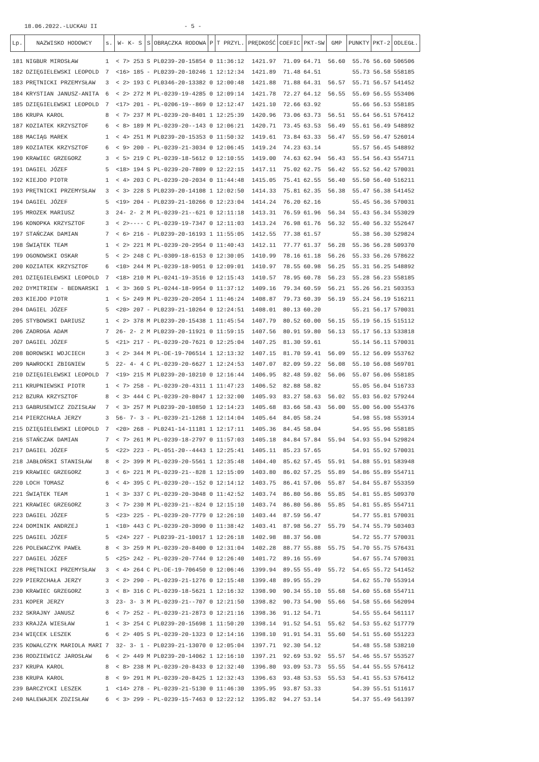18.06.2022.-LUCKAU II - 5 -
| Lp. | NAZWISKO HODOWCY | s. | W- K- S | S | OBRĄCZKA RODOWA | P | T PRZYL. | PRĘDKOŚĆ | COEFIC | PKT-SW | GMP | PUNKTY | PKT-2 | ODLEGŁ. |
| --- | --- | --- | --- | --- | --- | --- | --- | --- | --- | --- | --- | --- | --- | --- |
| 181 | NIGBUR MIROSŁAW | 1 | < 7> 253 | S | PL0239-20-15854 | 0 | 11:36:12 | 1421.97 | 71.09 | 64.71 | 56.60 | 55.76 | 56.60 | 506506 |
| 182 | DZIĘGIELEWSKI LEOPOLD | 7 | <16> 185 | - | PL0239-20-10246 | 1 | 12:12:34 | 1421.89 | 71.48 | 64.51 | | 55.73 | 56.58 | 558185 |
| 183 | PRĘTNICKI PRZEMYSŁAW | 3 | < 2> 193 | C | PL0346-20-13382 | 0 | 12:00:48 | 1421.88 | 71.88 | 64.31 | 56.57 | 55.71 | 56.57 | 541452 |
| 184 | KRYSTIAN JANUSZ-ANITA | 6 | < 2> 272 | M | PL-0239-19-4285 | 0 | 12:09:14 | 1421.78 | 72.27 | 64.12 | 56.55 | 55.69 | 56.55 | 553406 |
| 185 | DZIĘGIELEWSKI LEOPOLD | 7 | <17> 201 | - | PL-0206-19--869 | 0 | 12:12:47 | 1421.10 | 72.66 | 63.92 | | 55.66 | 56.53 | 558185 |
| 186 | KRUPA KAROL | 8 | < 7> 237 | M | PL-0239-20-8401 | 1 | 12:25:39 | 1420.96 | 73.06 | 63.73 | 56.51 | 55.64 | 56.51 | 576412 |
| 187 | KOZIATEK KRZYSZTOF | 6 | < 8> 189 | M | PL-0239-20--143 | 0 | 12:06:21 | 1420.71 | 73.45 | 63.53 | 56.49 | 55.61 | 56.49 | 548892 |
| 188 | MACIĄG MAREK | 1 | < 4> 251 | M | PL0239-20-15353 | 0 | 11:50:32 | 1419.61 | 73.84 | 63.33 | 56.47 | 55.59 | 56.47 | 526014 |
| 189 | KOZIATEK KRZYSZTOF | 6 | < 9> 200 | - | PL-0239-21-3034 | 0 | 12:06:45 | 1419.24 | 74.23 | 63.14 | | 55.57 | 56.45 | 548892 |
| 190 | KRAWIEC GRZEGORZ | 3 | < 5> 219 | C | PL-0239-18-5612 | 0 | 12:10:55 | 1419.00 | 74.63 | 62.94 | 56.43 | 55.54 | 56.43 | 554711 |
| 191 | DAGIEL JÓZEF | 5 | <18> 194 | S | PL-0239-20-7809 | 0 | 12:22:15 | 1417.11 | 75.02 | 62.75 | 56.42 | 55.52 | 56.42 | 570031 |
| 192 | KIEJDO PIOTR | 1 | < 4> 203 | C | PL-0239-20-2034 | 0 | 11:44:48 | 1415.05 | 75.41 | 62.55 | 56.40 | 55.50 | 56.40 | 516211 |
| 193 | PRĘTNICKI PRZEMYSŁAW | 3 | < 3> 228 | S | PL0239-20-14108 | 1 | 12:02:50 | 1414.33 | 75.81 | 62.35 | 56.38 | 55.47 | 56.38 | 541452 |
| 194 | DAGIEL JÓZEF | 5 | <19> 204 | - | PL0239-21-10266 | 0 | 12:23:04 | 1414.24 | 76.20 | 62.16 | | 55.45 | 56.36 | 570031 |
| 195 | MROZEK MARIUSZ | 3 | 24- 2- 2 | M | PL-0239-21--621 | 0 | 12:11:18 | 1413.31 | 76.59 | 61.96 | 56.34 | 55.43 | 56.34 | 553029 |
| 196 | KONOPKA KRZYSZTOF | 3 | < 2>---- | C | PL-0239-19-7347 | 0 | 12:11:03 | 1413.24 | 76.98 | 61.76 | 56.32 | 55.40 | 56.32 | 552647 |
| 197 | STAŃCZAK DAMIAN | 7 | < 6> 216 | - | PL0239-20-16193 | 1 | 11:55:05 | 1412.55 | 77.38 | 61.57 | | 55.38 | 56.30 | 529824 |
| 198 | ŚWIĄTEK TEAM | 1 | < 2> 221 | M | PL-0239-20-2954 | 0 | 11:40:43 | 1412.11 | 77.77 | 61.37 | 56.28 | 55.36 | 56.28 | 509370 |
| 199 | OGONOWSKI OSKAR | 5 | < 2> 248 | C | PL-0309-18-6153 | 0 | 12:30:05 | 1410.99 | 78.16 | 61.18 | 56.26 | 55.33 | 56.26 | 578622 |
| 200 | KOZIATEK KRZYSZTOF | 6 | <10> 244 | M | PL-0239-18-9051 | 0 | 12:09:01 | 1410.97 | 78.55 | 60.98 | 56.25 | 55.31 | 56.25 | 548892 |
| 201 | DZIĘGIELEWSKI LEOPOLD | 7 | <18> 210 | M | PL-0241-19-3516 | 0 | 12:15:43 | 1410.57 | 78.95 | 60.78 | 56.23 | 55.28 | 56.23 | 558185 |
| 202 | DYMITRIEW - BEDNARSKI | 1 | < 3> 360 | S | PL-0244-18-9954 | 0 | 11:37:12 | 1409.16 | 79.34 | 60.59 | 56.21 | 55.26 | 56.21 | 503353 |
| 203 | KIEJDO PIOTR | 1 | < 5> 249 | M | PL-0239-20-2054 | 1 | 11:46:24 | 1408.87 | 79.73 | 60.39 | 56.19 | 55.24 | 56.19 | 516211 |
| 204 | DAGIEL JÓZEF | 5 | <20> 207 | - | PL0239-21-10264 | 0 | 12:24:51 | 1408.01 | 80.13 | 60.20 | | 55.21 | 56.17 | 570031 |
| 205 | STYBOWSKI DARIUSZ | 1 | < 2> 378 | M | PL0239-20-15438 | 1 | 11:45:54 | 1407.79 | 80.52 | 60.00 | 56.15 | 55.19 | 56.15 | 515112 |
| 206 | ZADROGA ADAM | 7 | 26- 2- 2 | M | PL0239-20-11921 | 0 | 11:59:15 | 1407.56 | 80.91 | 59.80 | 56.13 | 55.17 | 56.13 | 533818 |
| 207 | DAGIEL JÓZEF | 5 | <21> 217 | - | PL-0239-20-7621 | 0 | 12:25:04 | 1407.25 | 81.30 | 59.61 | | 55.14 | 56.11 | 570031 |
| 208 | BOROWSKI WOJCIECH | 3 | < 2> 344 | M | PL-DE-19-706514 | 1 | 12:13:32 | 1407.15 | 81.70 | 59.41 | 56.09 | 55.12 | 56.09 | 553762 |
| 209 | NAWROCKI ZBIGNIEW | 5 | 22- 4- 4 | C | PL-0239-20-6627 | 1 | 12:24:53 | 1407.07 | 82.09 | 59.22 | 56.08 | 55.10 | 56.08 | 569701 |
| 210 | DZIĘGIELEWSKI LEOPOLD | 7 | <19> 215 | M | PL0239-20-10210 | 0 | 12:16:44 | 1406.95 | 82.48 | 59.02 | 56.06 | 55.07 | 56.06 | 558185 |
| 211 | KRUPNIEWSKI PIOTR | 1 | < 7> 258 | - | PL-0239-20-4311 | 1 | 11:47:23 | 1406.52 | 82.88 | 58.82 | | 55.05 | 56.04 | 516733 |
| 212 | BZURA KRZYSZTOF | 8 | < 3> 444 | C | PL-0239-20-8047 | 1 | 12:32:00 | 1405.93 | 83.27 | 58.63 | 56.02 | 55.03 | 56.02 | 579244 |
| 213 | GABRUSEWICZ ZDZISŁAW | 7 | < 3> 257 | M | PL0239-20-10850 | 1 | 12:14:23 | 1405.68 | 83.66 | 58.43 | 56.00 | 55.00 | 56.00 | 554376 |
| 214 | PIERZCHAŁA JERZY | 3 | 56- 7- 3 | - | PL-0239-21-1268 | 1 | 12:14:04 | 1405.64 | 84.05 | 58.24 | | 54.98 | 55.98 | 553914 |
| 215 | DZIĘGIELEWSKI LEOPOLD | 7 | <20> 268 | - | PL0241-14-11181 | 1 | 12:17:11 | 1405.36 | 84.45 | 58.04 | | 54.95 | 55.96 | 558185 |
| 216 | STAŃCZAK DAMIAN | 7 | < 7> 261 | M | PL-0239-18-2797 | 0 | 11:57:03 | 1405.18 | 84.84 | 57.84 | 55.94 | 54.93 | 55.94 | 529824 |
| 217 | DAGIEL JÓZEF | 5 | <22> 223 | - | PL-051-20--4443 | 1 | 12:25:41 | 1405.11 | 85.23 | 57.65 | | 54.91 | 55.92 | 570031 |
| 218 | JABŁOŃSKI STANISŁAW | 8 | < 2> 399 | M | PL-0239-20-5561 | 1 | 12:35:48 | 1404.40 | 85.62 | 57.45 | 55.91 | 54.88 | 55.91 | 583948 |
| 219 | KRAWIEC GRZEGORZ | 3 | < 6> 221 | M | PL-0239-21--828 | 1 | 12:15:09 | 1403.80 | 86.02 | 57.25 | 55.89 | 54.86 | 55.89 | 554711 |
| 220 | LOCH TOMASZ | 6 | < 4> 395 | C | PL-0239-20--152 | 0 | 12:14:12 | 1403.75 | 86.41 | 57.06 | 55.87 | 54.84 | 55.87 | 553359 |
| 221 | ŚWIĄTEK TEAM | 1 | < 3> 337 | C | PL-0239-20-3048 | 0 | 11:42:52 | 1403.74 | 86.80 | 56.86 | 55.85 | 54.81 | 55.85 | 509370 |
| 221 | KRAWIEC GRZEGORZ | 3 | < 7> 230 | M | PL-0239-21--824 | 0 | 12:15:10 | 1403.74 | 86.80 | 56.86 | 55.85 | 54.81 | 55.85 | 554711 |
| 223 | DAGIEL JÓZEF | 5 | <23> 225 | - | PL-0239-20-7779 | 0 | 12:26:10 | 1403.44 | 87.59 | 56.47 | | 54.77 | 55.81 | 570031 |
| 224 | DOMINIK ANDRZEJ | 1 | <10> 443 | C | PL-0239-20-3090 | 0 | 11:38:42 | 1403.41 | 87.98 | 56.27 | 55.79 | 54.74 | 55.79 | 503403 |
| 225 | DAGIEL JÓZEF | 5 | <24> 227 | - | PL0239-21-10017 | 1 | 12:26:18 | 1402.98 | 88.37 | 56.08 | | 54.72 | 55.77 | 570031 |
| 226 | POLEWACZYK PAWEŁ | 8 | < 3> 259 | M | PL-0239-20-8400 | 0 | 12:31:04 | 1402.28 | 88.77 | 55.88 | 55.75 | 54.70 | 55.75 | 576431 |
| 227 | DAGIEL JÓZEF | 5 | <25> 242 | - | PL-0239-20-7744 | 0 | 12:26:40 | 1401.72 | 89.16 | 55.69 | | 54.67 | 55.74 | 570031 |
| 228 | PRĘTNICKI PRZEMYSŁAW | 3 | < 4> 264 | C | PL-DE-19-706450 | 0 | 12:06:46 | 1399.94 | 89.55 | 55.49 | 55.72 | 54.65 | 55.72 | 541452 |
| 229 | PIERZCHAŁA JERZY | 3 | < 2> 290 | - | PL-0239-21-1276 | 0 | 12:15:48 | 1399.48 | 89.95 | 55.29 | | 54.62 | 55.70 | 553914 |
| 230 | KRAWIEC GRZEGORZ | 3 | < 8> 316 | C | PL-0239-18-5621 | 1 | 12:16:32 | 1398.90 | 90.34 | 55.10 | 55.68 | 54.60 | 55.68 | 554711 |
| 231 | KOPER JERZY | 3 | 23- 3- 3 | M | PL-0239-21--707 | 0 | 12:21:50 | 1398.82 | 90.73 | 54.90 | 55.66 | 54.58 | 55.66 | 562094 |
| 232 | SKRAJNY JANUSZ | 6 | < 7> 252 | - | PL-0239-21-2873 | 0 | 12:21:16 | 1398.36 | 91.12 | 54.71 | | 54.55 | 55.64 | 561117 |
| 233 | KRAJŻA WIESŁAW | 1 | < 3> 254 | C | PL0239-20-15698 | 1 | 11:50:20 | 1398.14 | 91.52 | 54.51 | 55.62 | 54.53 | 55.62 | 517779 |
| 234 | WIĘCEK LESZEK | 6 | < 2> 405 | S | PL-0239-20-1323 | 0 | 12:14:16 | 1398.10 | 91.91 | 54.31 | 55.60 | 54.51 | 55.60 | 551223 |
| 235 | KOWALCZYK MARIOLA MARI | 7 | 32- 3- 1 | - | PL0239-21-13070 | 0 | 12:05:04 | 1397.71 | 92.30 | 54.12 | | 54.48 | 55.58 | 538210 |
| 236 | RODZIEWICZ JAROSŁAW | 6 | < 2> 449 | M | PL0239-20-14062 | 1 | 12:16:10 | 1397.21 | 92.69 | 53.92 | 55.57 | 54.46 | 55.57 | 553527 |
| 237 | KRUPA KAROL | 8 | < 8> 238 | M | PL-0239-20-8433 | 0 | 12:32:40 | 1396.80 | 93.09 | 53.73 | 55.55 | 54.44 | 55.55 | 576412 |
| 238 | KRUPA KAROL | 8 | < 9> 291 | M | PL-0239-20-8425 | 1 | 12:32:43 | 1396.63 | 93.48 | 53.53 | 55.53 | 54.41 | 55.53 | 576412 |
| 239 | BARCZYCKI LESZEK | 1 | <14> 278 | - | PL-0239-21-5130 | 0 | 11:46:30 | 1395.95 | 93.87 | 53.33 | | 54.39 | 55.51 | 511617 |
| 240 | NALEWAJEK ZDZISŁAW | 6 | < 3> 299 | - | PL-0239-15-7463 | 0 | 12:22:12 | 1395.82 | 94.27 | 53.14 | | 54.37 | 55.49 | 561397 |